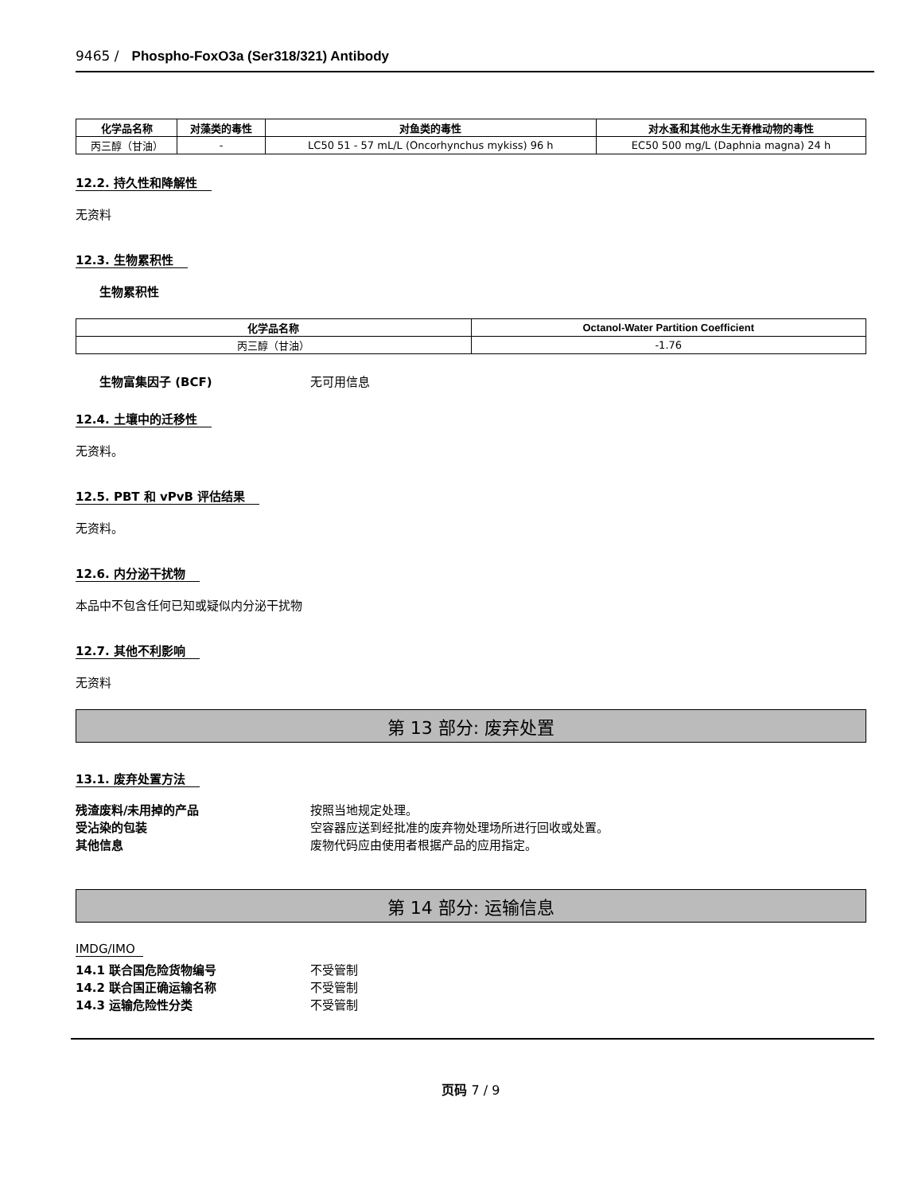9465 / Phospho-FoxO3a (Ser318/321) Antibody
| 化学品名称 | 对藻类的毒性 | 对鱼类的毒性 | 对水蚤和其他水生无脊椎动物的毒性 |
| --- | --- | --- | --- |
| 丙三醇（甘油） | - | LC50 51 - 57 mL/L (Oncorhynchus mykiss) 96 h | EC50 500 mg/L (Daphnia magna) 24 h |
12.2. 持久性和降解性
无资料
12.3. 生物累积性
生物累积性
| 化学品名称 | Octanol-Water Partition Coefficient |
| --- | --- |
| 丙三醇（甘油） | -1.76 |
生物富集因子 (BCF) 无可用信息
12.4. 土壤中的迁移性
无资料。
12.5. PBT 和 vPvB 评估结果
无资料。
12.6. 内分泌干扰物
本品中不包含任何已知或疑似内分泌干扰物
12.7. 其他不利影响
无资料
第 13 部分: 废弃处置
13.1. 废弃处置方法
残渣废料/未用掉的产品 按照当地规定处理。
受沾染的包装 空容器应送到经批准的废弃物处理场所进行回收或处置。
其他信息 废物代码应由使用者根据产品的应用指定。
第 14 部分: 运输信息
IMDG/IMO
14.1 联合国危险货物编号 不受管制
14.2 联合国正确运输名称 不受管制
14.3 运输危险性分类 不受管制
页码 7 / 9